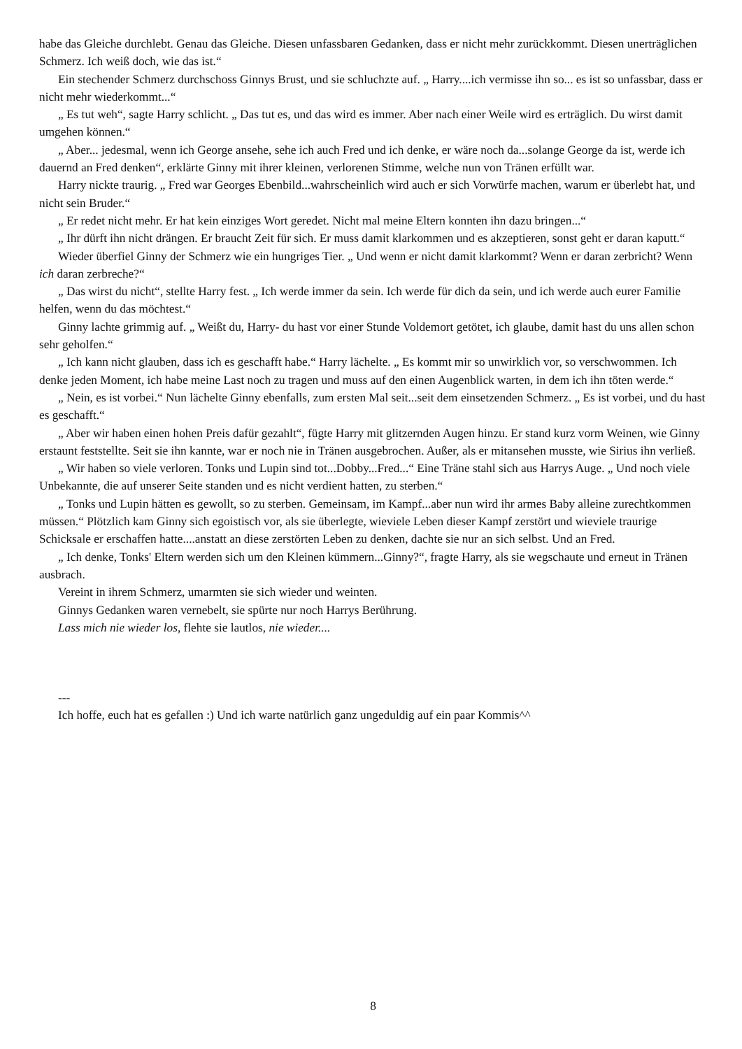habe das Gleiche durchlebt. Genau das Gleiche. Diesen unfassbaren Gedanken, dass er nicht mehr zurückkommt. Diesen unerträglichen Schmerz. Ich weiß doch, wie das ist.“
Ein stechender Schmerz durchschoss Ginnys Brust, und sie schluchzte auf. „ Harry....ich vermisse ihn so... es ist so unfassbar, dass er nicht mehr wiederkommt...“
„ Es tut weh“, sagte Harry schlicht. „ Das tut es, und das wird es immer. Aber nach einer Weile wird es erträglich. Du wirst damit umgehen können.“
„ Aber... jedesmal, wenn ich George ansehe, sehe ich auch Fred und ich denke, er wäre noch da...solange George da ist, werde ich dauernd an Fred denken“, erklärte Ginny mit ihrer kleinen, verlorenen Stimme, welche nun von Tränen erfüllt war.
Harry nickte traurig. „ Fred war Georges Ebenbild...wahrscheinlich wird auch er sich Vorwürfe machen, warum er überlebt hat, und nicht sein Bruder.“
„ Er redet nicht mehr. Er hat kein einziges Wort geredet. Nicht mal meine Eltern konnten ihn dazu bringen...“
„ Ihr dürft ihn nicht drängen. Er braucht Zeit für sich. Er muss damit klarkommen und es akzeptieren, sonst geht er daran kaputt.“
Wieder überfiel Ginny der Schmerz wie ein hungriges Tier. „ Und wenn er nicht damit klarkommt? Wenn er daran zerbricht? Wenn ich daran zerbreche?“
„ Das wirst du nicht“, stellte Harry fest. „ Ich werde immer da sein. Ich werde für dich da sein, und ich werde auch eurer Familie helfen, wenn du das möchtest.“
Ginny lachte grimmig auf. „ Weißt du, Harry- du hast vor einer Stunde Voldemort getötet, ich glaube, damit hast du uns allen schon sehr geholfen.“
„ Ich kann nicht glauben, dass ich es geschafft habe.“ Harry lächelte. „ Es kommt mir so unwirklich vor, so verschwommen. Ich denke jeden Moment, ich habe meine Last noch zu tragen und muss auf den einen Augenblick warten, in dem ich ihn töten werde.“
„ Nein, es ist vorbei.“ Nun lächelte Ginny ebenfalls, zum ersten Mal seit...seit dem einsetzenden Schmerz. „ Es ist vorbei, und du hast es geschafft.“
„ Aber wir haben einen hohen Preis dafür gezahlt“, fügte Harry mit glitzernden Augen hinzu. Er stand kurz vorm Weinen, wie Ginny erstaunt feststellte. Seit sie ihn kannte, war er noch nie in Tränen ausgebrochen. Außer, als er mitansehen musste, wie Sirius ihn verließ.
„ Wir haben so viele verloren. Tonks und Lupin sind tot...Dobby...Fred...“ Eine Träne stahl sich aus Harrys Auge. „ Und noch viele Unbekannte, die auf unserer Seite standen und es nicht verdient hatten, zu sterben.“
„ Tonks und Lupin hätten es gewollt, so zu sterben. Gemeinsam, im Kampf...aber nun wird ihr armes Baby alleine zurechtkommen müssen.“ Plötzlich kam Ginny sich egoistisch vor, als sie überlegte, wieviele Leben dieser Kampf zerstört und wieviele traurige Schicksale er erschaffen hatte....anstatt an diese zerstörten Leben zu denken, dachte sie nur an sich selbst. Und an Fred.
„ Ich denke, Tonks' Eltern werden sich um den Kleinen kümmern...Ginny?“, fragte Harry, als sie wegschaute und erneut in Tränen ausbrach.
Vereint in ihrem Schmerz, umarmten sie sich wieder und weinten.
Ginnys Gedanken waren vernebelt, sie spürte nur noch Harrys Berührung.
Lass mich nie wieder los, flehte sie lautlos, nie wieder....
---
Ich hoffe, euch hat es gefallen :) Und ich warte natürlich ganz ungeduldig auf ein paar Kommis^^
8